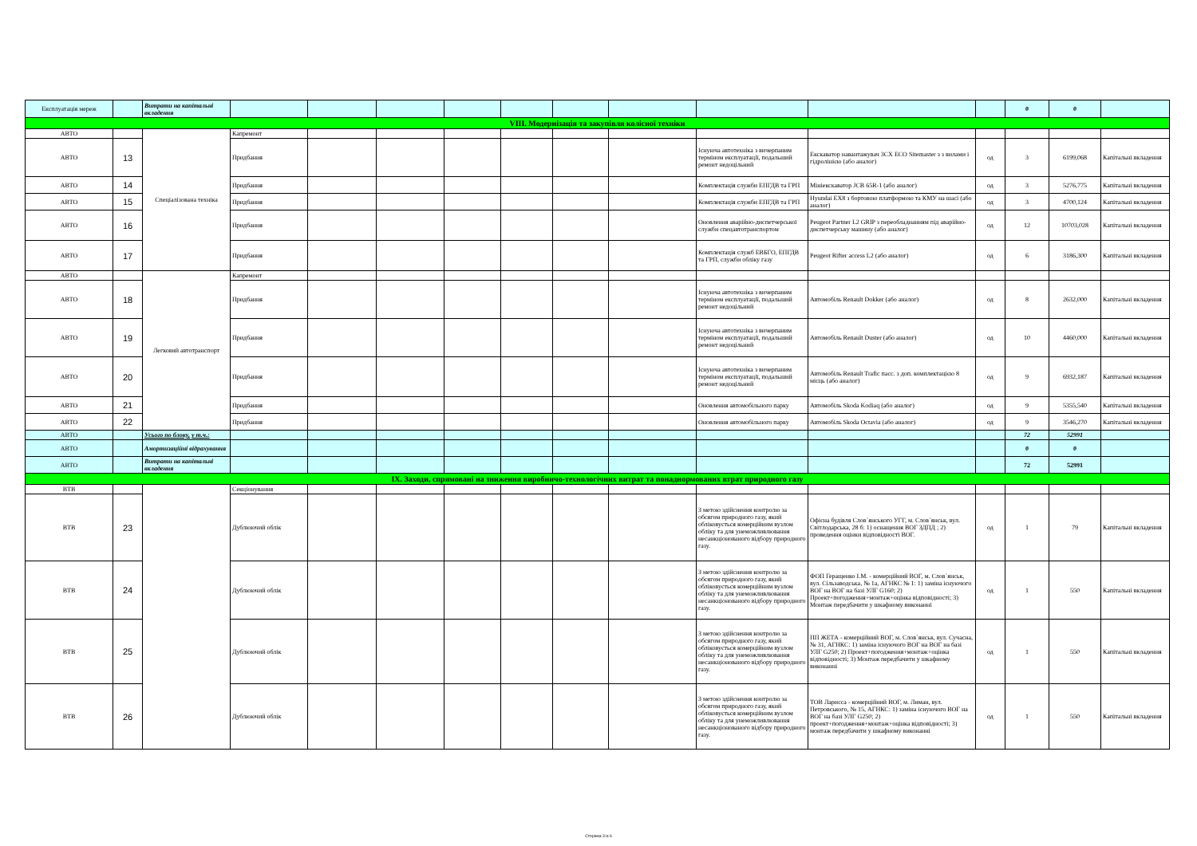| Експлуатація мереж | | Витрати на капітальні вкладення | | | | | | | | | | | 0 | 0 | |
| VIII. Модернізація та закупівля колісної техніки | | | | | | | | | | | | | | | |
| АВТО | | Спеціалізована техніка | Капремонт | | | | | | | | | | | | |
| АВТО | 13 | | Придбання | | | | | | | Існуюча автотехніка з вичерпаним терміном експлуатації, подальший ремонт недоцільний | Екскаватор навантажувач 3CX ECO Sitemaster з з вилами і гідролінією (або аналог) | од | 3 | 6199,068 | Капітальні вкладення |
| АВТО | 14 | | Придбання | | | | | | | Комплектація служби ЕПГДВ та ГРП | Мініекскаватор JCB 65R-1 (або аналог) | од | 3 | 5276,775 | Капітальні вкладення |
| АВТО | 15 | | Придбання | | | | | | | Комплектація служби ЕПГДВ та ГРП | Hyundai EX8 з бортовою платформою та КМУ на шасі (або аналог) | од | 3 | 4700,124 | Капітальні вкладення |
| АВТО | 16 | | Придбання | | | | | | | Оновлення аварійно-диспетчерської служби спецавтотранспортом | Peugeot Partner L2 GRIP з переобладнанням під аварійно-диспетчерську машину (або аналог) | од | 12 | 10703,028 | Капітальні вкладення |
| АВТО | 17 | | Придбання | | | | | | | Комплектація служб ЕВБГО, ЕПГДВ та ГРП, служби обліку газу | Peugeot Rifter access L2 (або аналог) | од | 6 | 3186,300 | Капітальні вкладення |
| АВТО | | Легковий автотранспорт | Капремонт | | | | | | | | | | | | |
| АВТО | 18 | | Придбання | | | | | | | Існуюча автотехніка з вичерпаним терміном експлуатації, подальший ремонт недоцільний | Автомобіль Renault Dokker (або аналог) | од | 8 | 2632,000 | Капітальні вкладення |
| АВТО | 19 | | Придбання | | | | | | | Існуюча автотехніка з вичерпаним терміном експлуатації, подальший ремонт недоцільний | Автомобіль Renault Duster (або аналог) | од | 10 | 4460,000 | Капітальні вкладення |
| АВТО | 20 | | Придбання | | | | | | | Існуюча автотехніка з вичерпаним терміном експлуатації, подальший ремонт недоцільний | Автомобіль Renault Trafic пасс. з доп. комплектацією 8 місць (або аналог) | од | 9 | 6932,187 | Капітальні вкладення |
| АВТО | 21 | | Придбання | | | | | | | Оновлення автомобільного парку | Автомобіль Skoda Kodiaq (або аналог) | од | 9 | 5355,540 | Капітальні вкладення |
| АВТО | 22 | | Придбання | | | | | | | Оновлення автомобільного парку | Автомобіль Skoda Octavia (або аналог) | од | 9 | 3546,270 | Капітальні вкладення |
| АВТО | | Усього по блоку, у т.ч.: | | | | | | | | | | | 72 | 52991 | |
| АВТО | | Амортизаційні відрахування | | | | | | | | | | | 0 | 0 | |
| АВТО | | Витрати на капітальні вкладення | | | | | | | | | | | 72 | 52991 | |
| IX. Заходи, спрямовані на зниження виробничо-технологічних витрат та понаднормованих втрат природного газу | | | | | | | | | | | | | | | |
| ВТВ | | | Секціонування | | | | | | | | | | | | |
| ВТВ | 23 | | Дублюючий облік | | | | | | | З метою здійснення контролю за обсягом природного газу, який обліковується комерційним вузлом обліку та для унеможливлювання несанкціонованого відбору природного газу. | Офісна будівля Слов`янського УГГ, м. Слов`янськ, вул. Світлодарська, 28 б: 1) оснащення ВОГ ЗДПД ; 2) проведення оцінки відповідності ВОГ. | од | 1 | 79 | Капітальні вкладення |
| ВТВ | 24 | | Дублюючий облік | | | | | | | З метою здійснення контролю за обсягом природного газу, який обліковується комерційним вузлом обліку та для унеможливлювання несанкціонованого відбору природного газу. | ФОП Геращенко І.М. - комерційний ВОГ, м. Слов`янськ, вул. Сільзаводська, № 1а, АГНКС № 1: 1) заміна існуючого ВОГ на ВОГ на базі УЛГ G160; 2) Проект+погодження+монтаж+оцінка відповідності; 3) Монтаж передбачити у шкафному виконанні | од | 1 | 550 | Капітальні вкладення |
| ВТВ | 25 | | Дублюючий облік | | | | | | | З метою здійснення контролю за обсягом природного газу, який обліковується комерційним вузлом обліку та для унеможливлювання несанкціонованого відбору природного газу. | ПП ЖЕТА - комерційний ВОГ, м. Слов`янськ, вул. Сучасна, № 31, АГНКС: 1) заміна існуючого ВОГ на ВОГ на базі УЛГ G250; 2) Проект+погодження+монтаж+оцінка відповідності; 3) Монтаж передбачити у шкафному виконанні | од | 1 | 550 | Капітальні вкладення |
| ВТВ | 26 | | Дублюючий облік | | | | | | | З метою здійснення контролю за обсягом природного газу, який обліковується комерційним вузлом обліку та для унеможливлювання несанкціонованого відбору природного газу. | ТОВ Ларисса - комерційний ВОГ, м. Лиман, вул. Петровського, № 15, АГНКС: 1) заміна існуючого ВОГ на ВОГ на базі УЛГ G250; 2) проект+погодження+монтаж+оцінка відповідності; 3) монтаж передбачити у шкафному виконанні | од | 1 | 550 | Капітальні вкладення |
Сторінка 3 із 6